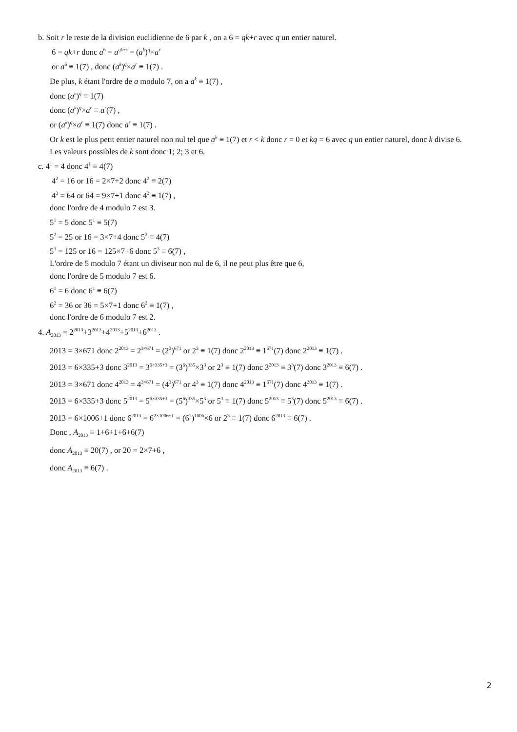b. Soit r le reste de la division euclidienne de 6 par k , on a 6 = qk+r avec q un entier naturel.
6 = qk+r donc a<sup>6</sup> = a<sup>qk+r</sup> = (a<sup>k</sup>)<sup>q</sup>×a<sup>r</sup>
or a<sup>6</sup> ≡ 1(7) , donc (a<sup>k</sup>)<sup>q</sup>×a<sup>r</sup> ≡ 1(7) .
De plus, k étant l'ordre de a modulo 7, on a a<sup>k</sup> ≡ 1(7) ,
donc (a<sup>k</sup>)<sup>q</sup> ≡ 1(7)
donc (a<sup>k</sup>)<sup>q</sup>×a<sup>r</sup> ≡ a<sup>r</sup>(7) ,
or (a<sup>k</sup>)<sup>q</sup>×a<sup>r</sup> ≡ 1(7) donc a<sup>r</sup> ≡ 1(7) .
Or k est le plus petit entier naturel non nul tel que a<sup>k</sup> ≡ 1(7) et r < k donc r = 0 et kq = 6 avec q un entier naturel, donc k divise 6.
Les valeurs possibles de k sont donc 1; 2; 3 et 6.
c. 4<sup>1</sup> = 4 donc 4<sup>1</sup> ≡ 4(7)
4<sup>2</sup> = 16 or 16 = 2×7+2 donc 4<sup>2</sup> ≡ 2(7)
4<sup>3</sup> = 64 or 64 = 9×7+1 donc 4<sup>3</sup> ≡ 1(7) ,
donc l'ordre de 4 modulo 7 est 3.
5<sup>1</sup> = 5 donc 5<sup>1</sup> ≡ 5(7)
5<sup>2</sup> = 25 or 16 = 3×7+4 donc 5<sup>2</sup> ≡ 4(7)
5<sup>3</sup> = 125 or 16 = 125×7+6 donc 5<sup>3</sup> ≡ 6(7) ,
L'ordre de 5 modulo 7 étant un diviseur non nul de 6, il ne peut plus être que 6,
donc l'ordre de 5 modulo 7 est 6.
6<sup>1</sup> = 6 donc 6<sup>1</sup> ≡ 6(7)
6<sup>2</sup> = 36 or 36 = 5×7+1 donc 6<sup>2</sup> ≡ 1(7) ,
donc l'ordre de 6 modulo 7 est 2.
4. A<sub>2013</sub> = 2<sup>2013</sup>+3<sup>2013</sup>+4<sup>2013</sup>+5<sup>2013</sup>+6<sup>2013</sup> .
2013 = 3×671 donc 2<sup>2013</sup> = 2<sup>3×671</sup> = (2<sup>3</sup>)<sup>671</sup> or 2<sup>3</sup> ≡ 1(7) donc 2<sup>2013</sup> ≡ 1<sup>671</sup>(7) donc 2<sup>2013</sup> ≡ 1(7) .
2013 = 6×335+3 donc 3<sup>2013</sup> = 3<sup>6×335+3</sup> = (3<sup>6</sup>)<sup>335</sup>×3<sup>3</sup> or 2<sup>3</sup> ≡ 1(7) donc 3<sup>2013</sup> ≡ 3<sup>3</sup>(7) donc 3<sup>2013</sup> ≡ 6(7) .
2013 = 3×671 donc 4<sup>2013</sup> = 4<sup>3×671</sup> = (4<sup>3</sup>)<sup>671</sup> or 4<sup>3</sup> ≡ 1(7) donc 4<sup>2013</sup> ≡ 1<sup>671</sup>(7) donc 4<sup>2013</sup> ≡ 1(7) .
2013 = 6×335+3 donc 5<sup>2013</sup> = 5<sup>6×335+3</sup> = (5<sup>6</sup>)<sup>335</sup>×5<sup>3</sup> or 5<sup>3</sup> ≡ 1(7) donc 5<sup>2013</sup> ≡ 5<sup>3</sup>(7) donc 5<sup>2013</sup> ≡ 6(7) .
2013 = 6×1006+1 donc 6<sup>2013</sup> = 6<sup>2×1006+1</sup> = (6<sup>2</sup>)<sup>1006</sup>×6 or 2<sup>3</sup> ≡ 1(7) donc 6<sup>2013</sup> ≡ 6(7) .
Donc , A<sub>2013</sub> ≡ 1+6+1+6+6(7)
donc A<sub>2013</sub> ≡ 20(7) , or 20 = 2×7+6 ,
donc A<sub>2013</sub> ≡ 6(7) .
2